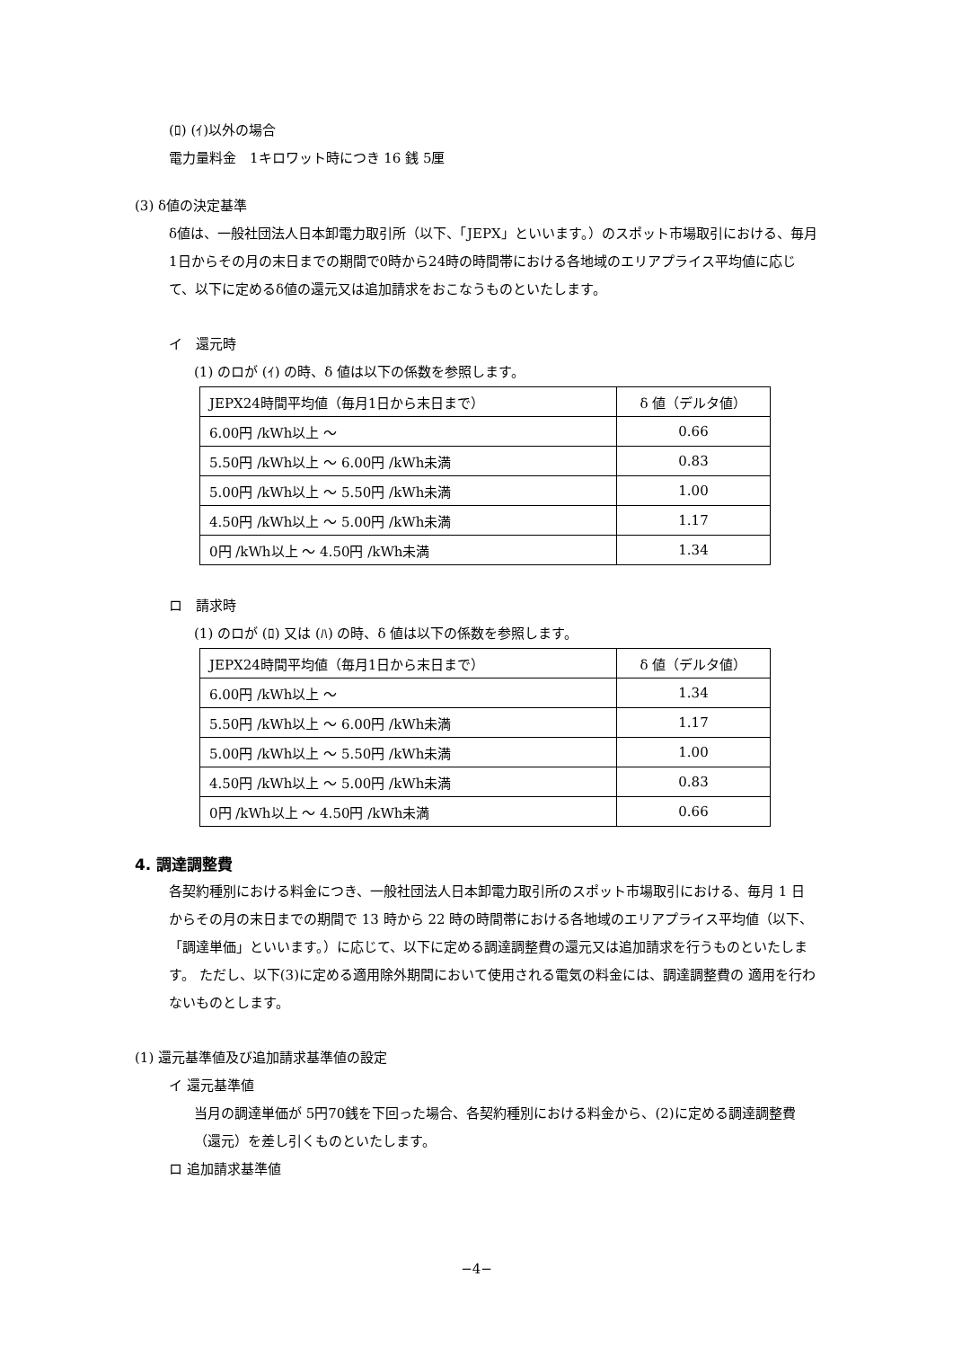(ﾛ) (ｲ)以外の場合
電力量料金　1キロワット時につき 16 銭 5厘
(3) δ値の決定基準
δ値は、一般社団法人日本卸電力取引所（以下、「JEPX」といいます。）のスポット市場取引における、毎月1日からその月の末日までの期間で0時から24時の時間帯における各地域のエリアプライス平均値に応じて、以下に定めるδ値の還元又は追加請求をおこなうものといたします。
イ　還元時
(1) のロが (ｲ) の時、δ 値は以下の係数を参照します。
| JEPX24時間平均値（毎月1日から末日まで） | δ 値（デルタ値） |
| 6.00円 /kWh以上 ～ | 0.66 |
| 5.50円 /kWh以上 ～ 6.00円 /kWh未満 | 0.83 |
| 5.00円 /kWh以上 ～ 5.50円 /kWh未満 | 1.00 |
| 4.50円 /kWh以上 ～ 5.00円 /kWh未満 | 1.17 |
| 0円 /kWh以上 ～ 4.50円 /kWh未満 | 1.34 |
ロ　請求時
(1) のロが (ﾛ) 又は (ﾊ) の時、δ 値は以下の係数を参照します。
| JEPX24時間平均値（毎月1日から末日まで） | δ 値（デルタ値） |
| 6.00円 /kWh以上 ～ | 1.34 |
| 5.50円 /kWh以上 ～ 6.00円 /kWh未満 | 1.17 |
| 5.00円 /kWh以上 ～ 5.50円 /kWh未満 | 1.00 |
| 4.50円 /kWh以上 ～ 5.00円 /kWh未満 | 0.83 |
| 0円 /kWh以上 ～ 4.50円 /kWh未満 | 0.66 |
4. 調達調整費
各契約種別における料金につき、一般社団法人日本卸電力取引所のスポット市場取引における、毎月 1 日からその月の末日までの期間で 13 時から 22 時の時間帯における各地域のエリアプライス平均値（以下、「調達単価」といいます。）に応じて、以下に定める調達調整費の還元又は追加請求を行うものといたします。 ただし、以下(3)に定める適用除外期間において使用される電気の料金には、調達調整費の 適用を行わないものとします。
(1) 還元基準値及び追加請求基準値の設定
イ 還元基準値
当月の調達単価が 5円70銭を下回った場合、各契約種別における料金から、(2)に定める調達調整費（還元）を差し引くものといたします。
ロ 追加請求基準値
−4−